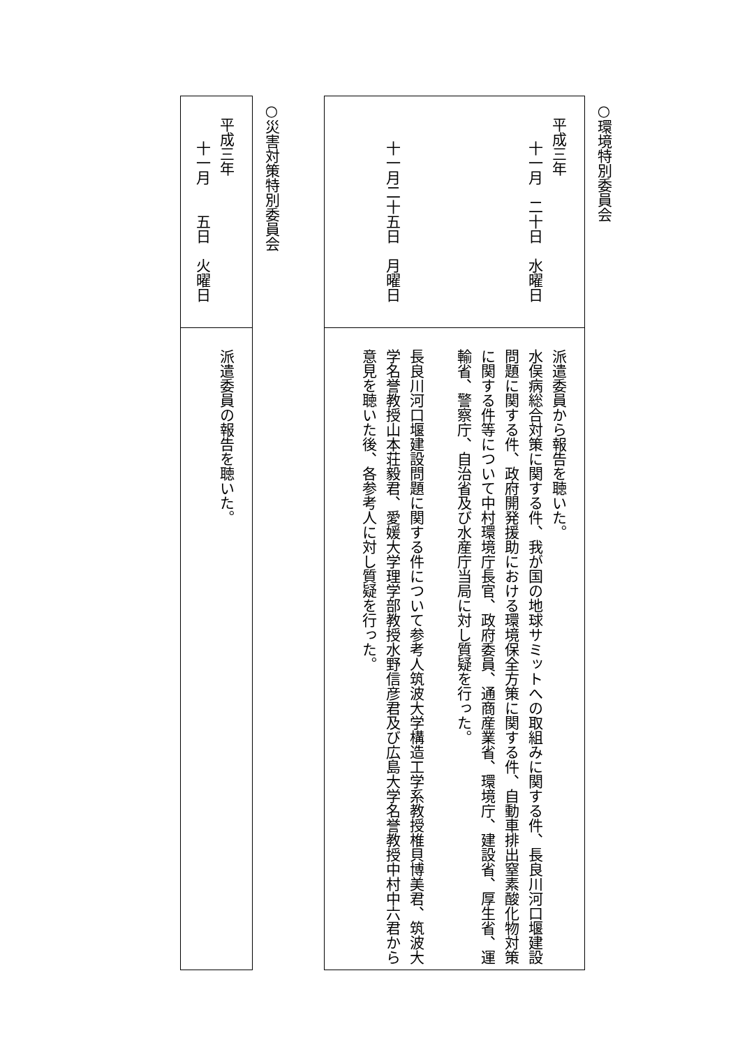○環境特別委員会
平成三年
十一月　二十日　水曜日
十一月二十五日　月曜日
派遣委員から報告を聴いた。
水俣病総合対策に関する件、我が国の地球サミットへの取組みに関する件、長良川河口堰建設問題に関する件、政府開発援助における環境保全方策に関する件、自動車排出窒素酸化物対策に関する件等について中村環境庁長官、政府委員、通商産業省、環境庁、建設省、厚生省、運輸省、警察庁、自治省及び水産庁当局に対し質疑を行った。
長良川河口堰建設問題に関する件について参考人筑波大学構造工学系教授椎貝博美君、筑波大学名誉教授山本荘毅君、愛媛大学理学部教授水野信彦君及び広島大学名誉教授中村中六君から意見を聴いた後、各参考人に対し質疑を行った。
○災害対策特別委員会
平成三年
十一月　　五日　火曜日
派遣委員の報告を聴いた。